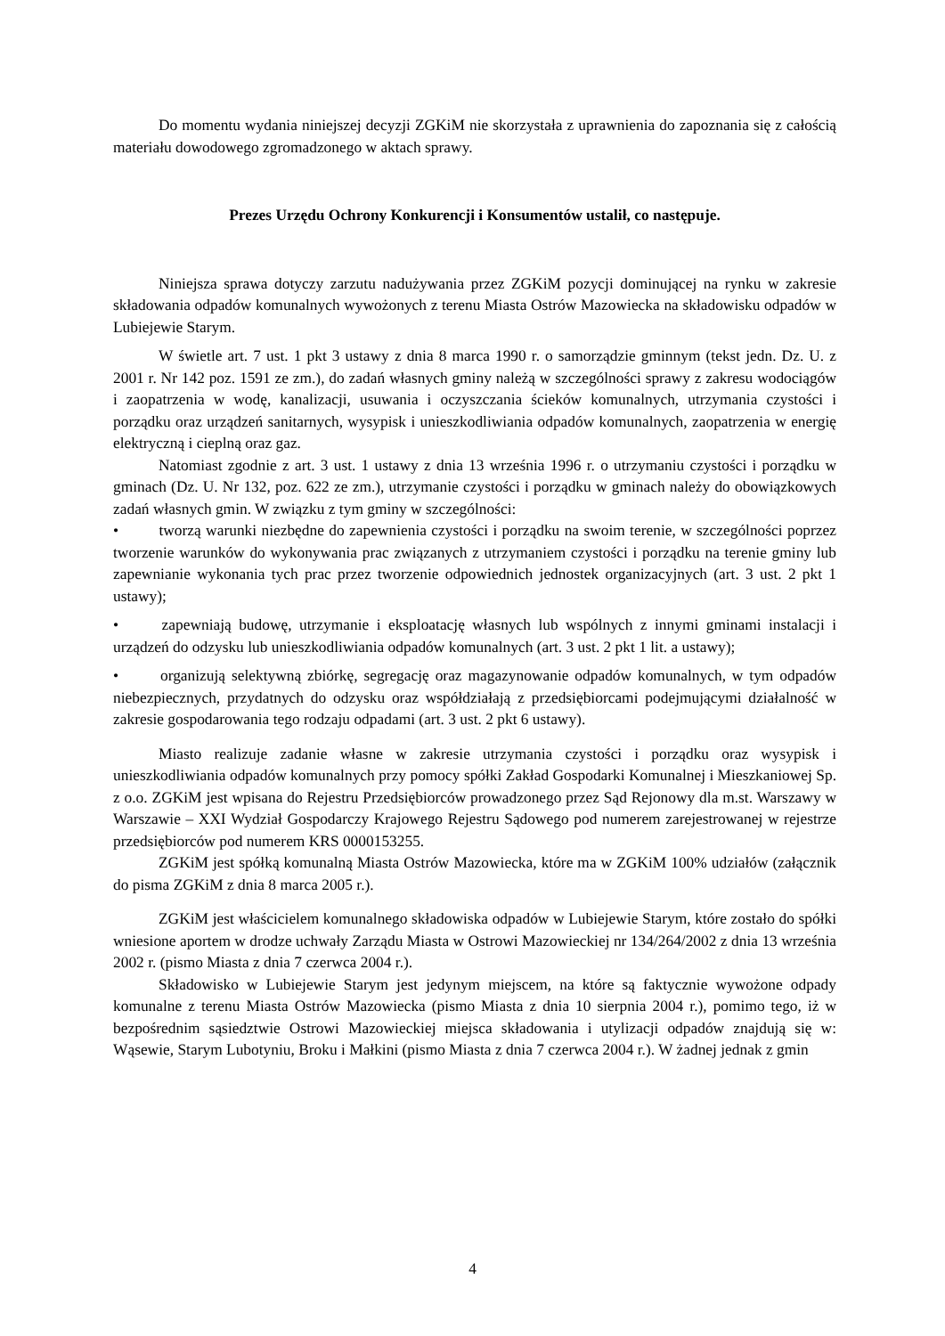Do momentu wydania niniejszej decyzji ZGKiM nie skorzystała z uprawnienia do zapoznania się z całością materiału dowodowego zgromadzonego w aktach sprawy.
Prezes Urzędu Ochrony Konkurencji i Konsumentów ustalił, co następuje.
Niniejsza sprawa dotyczy zarzutu nadużywania przez ZGKiM pozycji dominującej na rynku w zakresie składowania odpadów komunalnych wywożonych z terenu Miasta Ostrów Mazowiecka na składowisku odpadów w Lubiejewie Starym.
W świetle art. 7 ust. 1 pkt 3 ustawy z dnia 8 marca 1990 r. o samorządzie gminnym (tekst jedn. Dz. U. z 2001 r. Nr 142 poz. 1591 ze zm.), do zadań własnych gminy należą w szczególności sprawy z zakresu wodociągów i zaopatrzenia w wodę, kanalizacji, usuwania i oczyszczania ścieków komunalnych, utrzymania czystości i porządku oraz urządzeń sanitarnych, wysypisk i unieszkodliwiania odpadów komunalnych, zaopatrzenia w energię elektryczną i cieplną oraz gaz.
Natomiast zgodnie z art. 3 ust. 1 ustawy z dnia 13 września 1996 r. o utrzymaniu czystości i porządku w gminach (Dz. U. Nr 132, poz. 622 ze zm.), utrzymanie czystości i porządku w gminach należy do obowiązkowych zadań własnych gmin. W związku z tym gminy w szczególności:
• tworzą warunki niezbędne do zapewnienia czystości i porządku na swoim terenie, w szczególności poprzez tworzenie warunków do wykonywania prac związanych z utrzymaniem czystości i porządku na terenie gminy lub zapewnianie wykonania tych prac przez tworzenie odpowiednich jednostek organizacyjnych (art. 3 ust. 2 pkt 1 ustawy);
• zapewniają budowę, utrzymanie i eksploatację własnych lub wspólnych z innymi gminami instalacji i urządzeń do odzysku lub unieszkodliwiania odpadów komunalnych (art. 3 ust. 2 pkt 1 lit. a ustawy);
• organizują selektywną zbiórkę, segregację oraz magazynowanie odpadów komunalnych, w tym odpadów niebezpiecznych, przydatnych do odzysku oraz współdziałają z przedsiębiorcami podejmującymi działalność w zakresie gospodarowania tego rodzaju odpadami (art. 3 ust. 2 pkt 6 ustawy).
Miasto realizuje zadanie własne w zakresie utrzymania czystości i porządku oraz wysypisk i unieszkodliwiania odpadów komunalnych przy pomocy spółki Zakład Gospodarki Komunalnej i Mieszkaniowej Sp. z o.o. ZGKiM jest wpisana do Rejestru Przedsiębiorców prowadzonego przez Sąd Rejonowy dla m.st. Warszawy w Warszawie – XXI Wydział Gospodarczy Krajowego Rejestru Sądowego pod numerem zarejestrowanej w rejestrze przedsiębiorców pod numerem KRS 0000153255.
ZGKiM jest spółką komunalną Miasta Ostrów Mazowiecka, które ma w ZGKiM 100% udziałów (załącznik do pisma ZGKiM z dnia 8 marca 2005 r.).
ZGKiM jest właścicielem komunalnego składowiska odpadów w Lubiejewie Starym, które zostało do spółki wniesione aportem w drodze uchwały Zarządu Miasta w Ostrowi Mazowieckiej nr 134/264/2002 z dnia 13 września 2002 r. (pismo Miasta z dnia 7 czerwca 2004 r.).
Składowisko w Lubiejewie Starym jest jedynym miejscem, na które są faktycznie wywożone odpady komunalne z terenu Miasta Ostrów Mazowiecka (pismo Miasta z dnia 10 sierpnia 2004 r.), pomimo tego, iż w bezpośrednim sąsiedztwie Ostrowi Mazowieckiej miejsca składowania i utylizacji odpadów znajdują się w: Wąsewie, Starym Lubotyniu, Broku i Małkini (pismo Miasta z dnia 7 czerwca 2004 r.). W żadnej jednak z gmin
4